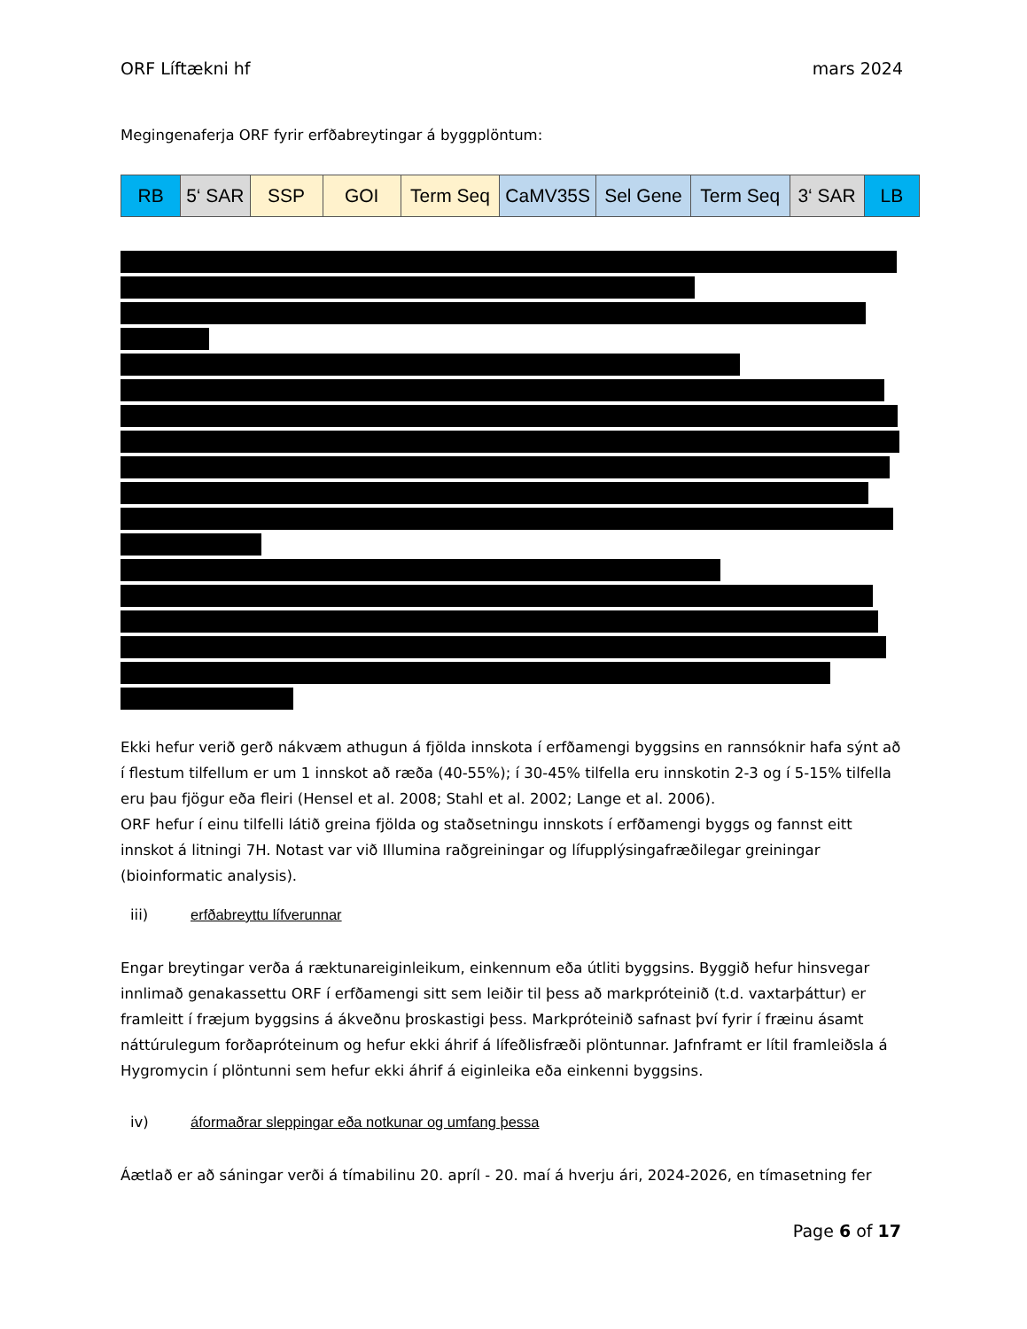ORF Líftækni hf mars 2024
Megingenaferja ORF fyrir erfðabreytingar á byggplöntum:
| RB | 5‘ SAR | SSP | GOI | Term Seq | CaMV35S | Sel Gene | Term Seq | 3‘ SAR | LB |
Ekki hefur verið gerð nákvæm athugun á fjölda innskota í erfðamengi byggsins en rannsóknir hafa sýnt að í flestum tilfellum er um 1 innskot að ræða (40-55%); í 30-45% tilfella eru innskotin 2-3 og í 5-15% tilfella eru þau fjögur eða fleiri (Hensel et al. 2008; Stahl et al. 2002; Lange et al. 2006).
ORF hefur í einu tilfelli látið greina fjölda og staðsetningu innskots í erfðamengi byggs og fannst eitt innskot á litningi 7H. Notast var við Illumina raðgreiningar og lífupplýsingafræðilegar greiningar (bioinformatic analysis).
iii) erfðabreyttu lífverunnar
Engar breytingar verða á ræktunareiginleikum, einkennum eða útliti byggsins. Byggið hefur hinsvegar innlimað genakassettu ORF í erfðamengi sitt sem leiðir til þess að markpróteinið (t.d. vaxtarþáttur) er framleitt í fræjum byggsins á ákveðnu þroskastigi þess. Markpróteinið safnast því fyrir í fræinu ásamt náttúrulegum forðapróteinum og hefur ekki áhrif á lífeðlisfræði plöntunnar. Jafnframt er lítil framleiðsla á Hygromycin í plöntunni sem hefur ekki áhrif á eiginleika eða einkenni byggsins.
iv) áformaðrar sleppingar eða notkunar og umfang þessa
Áætlað er að sáningar verði á tímabilinu 20. apríl - 20. maí á hverju ári, 2024-2026, en tímasetning fer
Page 6 of 17